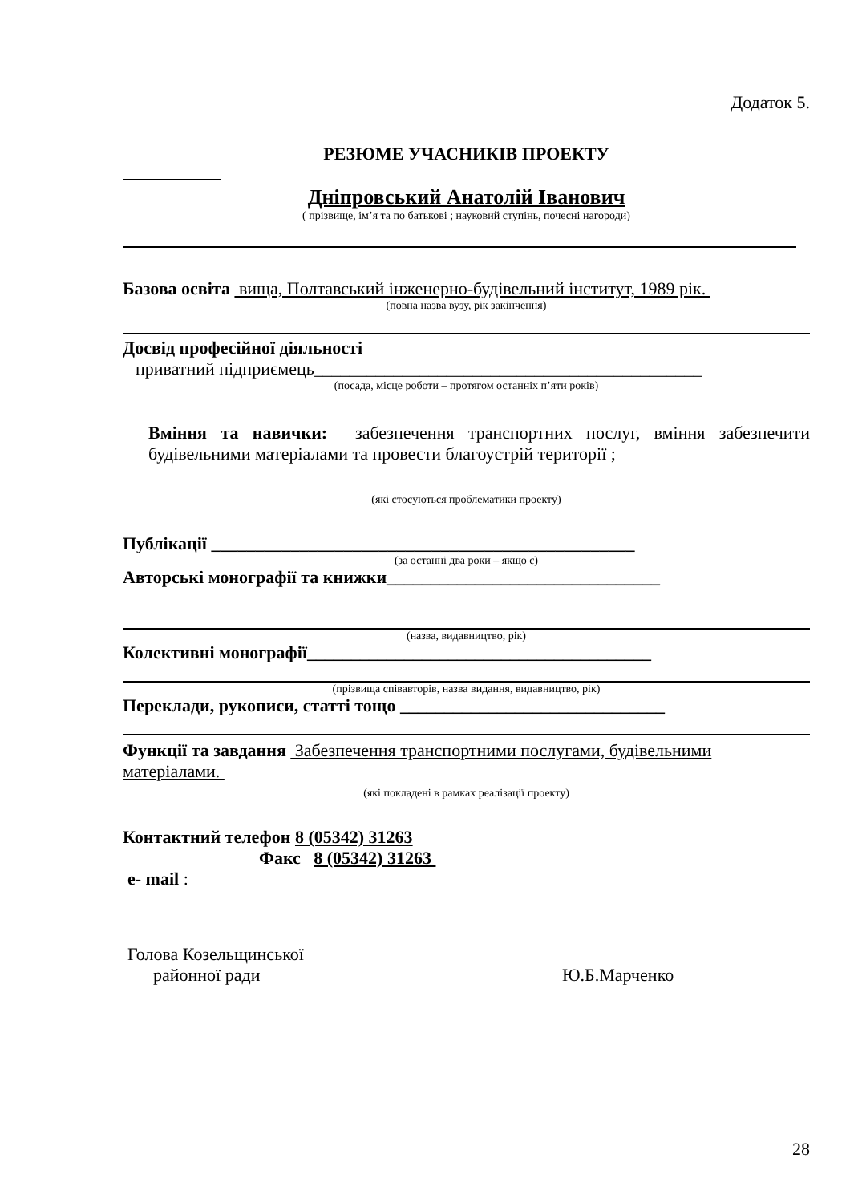Додаток 5.
РЕЗЮМЕ УЧАСНИКІВ ПРОЕКТУ
Дніпровський Анатолій Іванович
( прізвище, ім’я та по батькові ; науковий ступінь, почесні нагороди)
Базова освіта вища, Полтавський інженерно-будівельний інститут, 1989 рік.
(повна назва вузу, рік закінчення)
Досвід професійної діяльності
приватний підприємець____________________________________________
(посада, місце роботи – протягом останніх п’яти років)
Вміння та навички: забезпечення транспортних послуг, вміння забезпечити будівельними матеріалами та провести благоустрій території ;
(які стосуються проблематики проекту)
Публікації ________________________________________________
(за останні два роки – якщо є)
Авторські монографії та книжки_______________________________
(назва, видавництво, рік)
Колективні монографії_______________________________________
(прізвища співавторів, назва видання, видавництво, рік)
Переклади, рукописи, статті тощо ______________________________
Функції та завдання Забезпечення транспортними послугами, будівельними матеріалами.
(які покладені в рамках реалізації проекту)
Контактний телефон 8 (05342) 31263
Факс 8 (05342) 31263
e- mail :
Голова Козельщинської
районної ради Ю.Б.Марченко
28